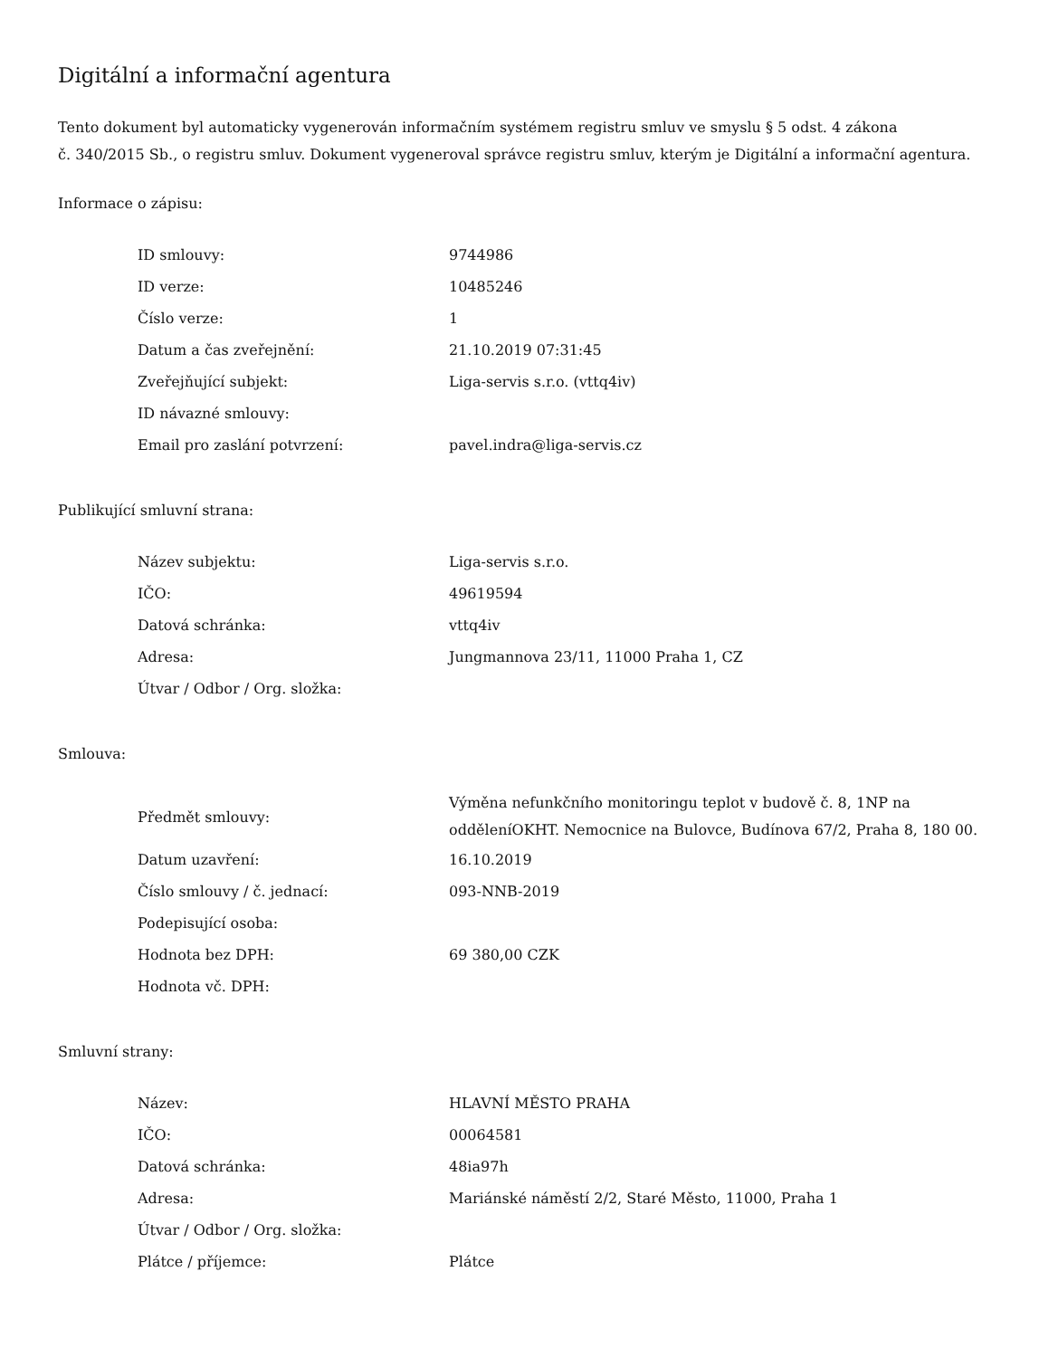Digitální a informační agentura
Tento dokument byl automaticky vygenerován informačním systémem registru smluv ve smyslu § 5 odst. 4 zákona
č. 340/2015 Sb., o registru smluv. Dokument vygeneroval správce registru smluv, kterým je Digitální a informační agentura.
Informace o zápisu:
| ID smlouvy: | 9744986 |
| ID verze: | 10485246 |
| Číslo verze: | 1 |
| Datum a čas zveřejnění: | 21.10.2019 07:31:45 |
| Zveřejňující subjekt: | Liga-servis s.r.o. (vttq4iv) |
| ID návazné smlouvy: | |
| Email pro zaslání potvrzení: | pavel.indra@liga-servis.cz |
Publikující smluvní strana:
| Název subjektu: | Liga-servis s.r.o. |
| IČO: | 49619594 |
| Datová schránka: | vttq4iv |
| Adresa: | Jungmannova 23/11, 11000 Praha 1, CZ |
| Útvar / Odbor / Org. složka: | |
Smlouva:
| Předmět smlouvy: | Výměna nefunkčního monitoringu teplot v budově č. 8, 1NP na odděleníOKHT. Nemocnice na Bulovce, Budínova 67/2, Praha 8, 180 00. |
| Datum uzavření: | 16.10.2019 |
| Číslo smlouvy / č. jednací: | 093-NNB-2019 |
| Podepisující osoba: | |
| Hodnota bez DPH: | 69 380,00 CZK |
| Hodnota vč. DPH: | |
Smluvní strany:
| Název: | HLAVNÍ MĚSTO PRAHA |
| IČO: | 00064581 |
| Datová schránka: | 48ia97h |
| Adresa: | Mariánské náměstí 2/2, Staré Město, 11000, Praha 1 |
| Útvar / Odbor / Org. složka: | |
| Plátce / příjemce: | Plátce |